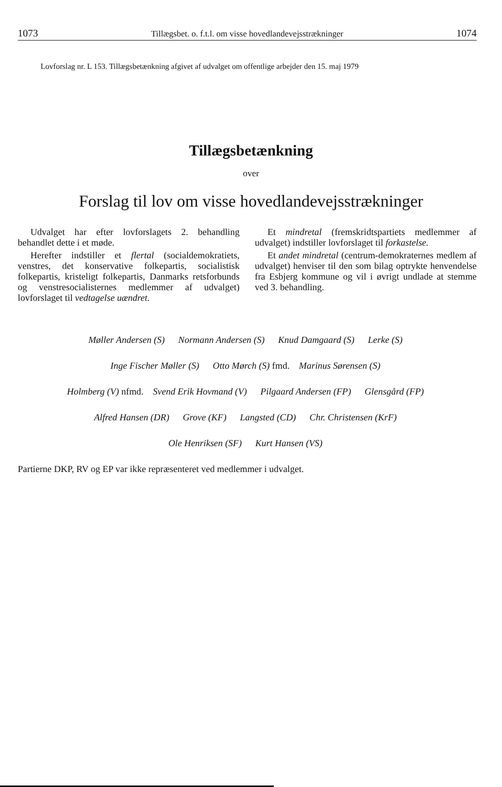1073 Tillægsbet. o. f.t.l. om visse hovedlandevejsstrækninger 1074
Lovforslag nr. L 153. Tillægsbetænkning afgivet af udvalget om offentlige arbejder den 15. maj 1979
Tillægsbetænkning
over
Forslag til lov om visse hovedlandevejsstrækninger
Udvalget har efter lovforslagets 2. behandling behandlet dette i et møde.
Herefter indstiller et flertal (socialdemokratiets, venstres, det konservative folkepartis, socialistisk folkepartis, kristeligt folkepartis, Danmarks retsforbunds og venstresocialisternes medlemmer af udvalget) lovforslaget til vedtagelse uændret.
Et mindretal (fremskridtspartiets medlemmer af udvalget) indstiller lovforslaget til forkastelse.
Et andet mindretal (centrum-demokraternes medlem af udvalget) henviser til den som bilag optrykte henvendelse fra Esbjerg kommune og vil i øvrigt undlade at stemme ved 3. behandling.
Møller Andersen (S) Normann Andersen (S) Knud Damgaard (S) Lerke (S)
Inge Fischer Møller (S) Otto Mørch (S) fmd. Marinus Sørensen (S)
Holmberg (V) nfmd. Svend Erik Hovmand (V) Pilgaard Andersen (FP) Glensgård (FP)
Alfred Hansen (DR) Grove (KF) Langsted (CD) Chr. Christensen (KrF)
Ole Henriksen (SF) Kurt Hansen (VS)
Partierne DKP, RV og EP var ikke repræsenteret ved medlemmer i udvalget.